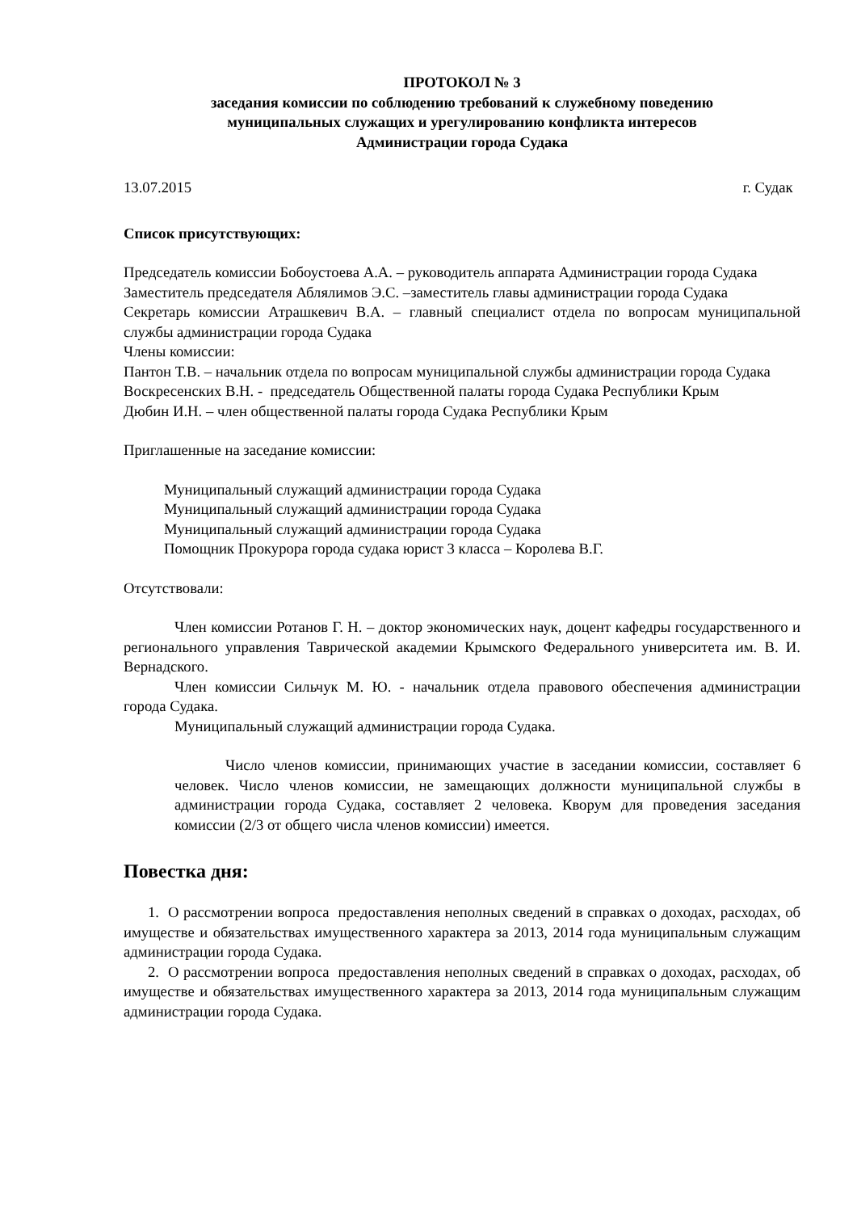ПРОТОКОЛ № 3
заседания комиссии по соблюдению требований к служебному поведению
муниципальных служащих и урегулированию конфликта интересов
Администрации города Судака
13.07.2015 г. Судак
Список присутствующих:
Председатель комиссии Бобоустоева А.А. – руководитель аппарата Администрации города Судака
Заместитель председателя Аблялимов Э.С. –заместитель главы администрации города Судака
Секретарь комиссии Атрашкевич В.А. – главный специалист отдела по вопросам муниципальной службы администрации города Судака
Члены комиссии:
Пантон Т.В. – начальник отдела по вопросам муниципальной службы администрации города Судака
Воскресенских В.Н. - председатель Общественной палаты города Судака Республики Крым
Дюбин И.Н. – член общественной палаты города Судака Республики Крым
Приглашенные на заседание комиссии:
Муниципальный служащий администрации города Судака
Муниципальный служащий администрации города Судака
Муниципальный служащий администрации города Судака
Помощник Прокурора города судака юрист 3 класса – Королева В.Г.
Отсутствовали:
Член комиссии Ротанов Г. Н. – доктор экономических наук, доцент кафедры государственного и регионального управления Таврической академии Крымского Федерального университета им. В. И. Вернадского.
Член комиссии Сильчук М. Ю. - начальник отдела правового обеспечения администрации города Судака.
Муниципальный служащий администрации города Судака.
Число членов комиссии, принимающих участие в заседании комиссии, составляет 6 человек. Число членов комиссии, не замещающих должности муниципальной службы в администрации города Судака, составляет 2 человека. Кворум для проведения заседания комиссии (2/3 от общего числа членов комиссии) имеется.
Повестка дня:
1. О рассмотрении вопроса предоставления неполных сведений в справках о доходах, расходах, об имуществе и обязательствах имущественного характера за 2013, 2014 года муниципальным служащим администрации города Судака.
2. О рассмотрении вопроса предоставления неполных сведений в справках о доходах, расходах, об имуществе и обязательствах имущественного характера за 2013, 2014 года муниципальным служащим администрации города Судака.